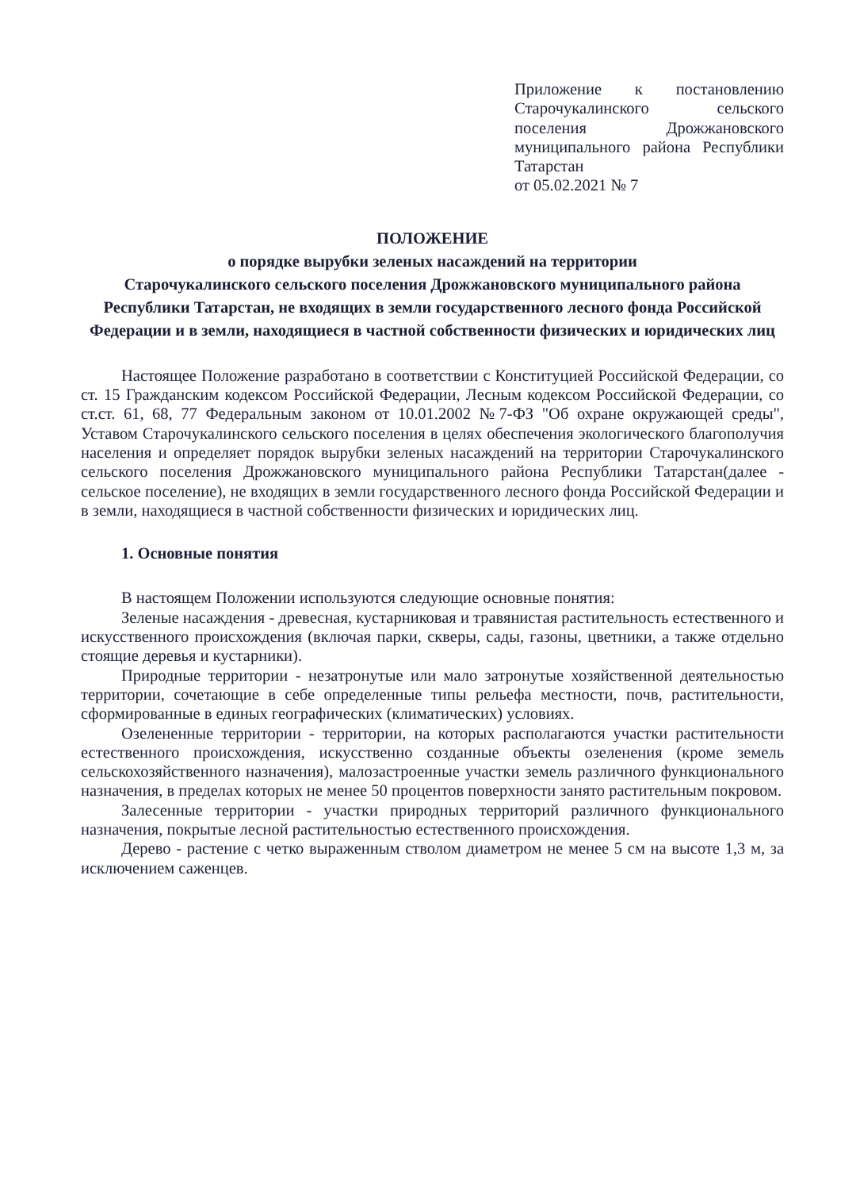Приложение к постановлению Старочукалинского сельского поселения Дрожжановского муниципального района Республики Татарстан
от 05.02.2021 № 7
ПОЛОЖЕНИЕ
о порядке вырубки зеленых насаждений на территории
Старочукалинского сельского поселения Дрожжановского муниципального района Республики Татарстан, не входящих в земли государственного лесного фонда Российской Федерации и в земли, находящиеся в частной собственности физических и юридических лиц
Настоящее Положение разработано в соответствии с Конституцией Российской Федерации, со ст. 15 Гражданским кодексом Российской Федерации, Лесным кодексом Российской Федерации, со ст.ст. 61, 68, 77 Федеральным законом от 10.01.2002 №7-ФЗ "Об охране окружающей среды", Уставом Старочукалинского сельского поселения в целях обеспечения экологического благополучия населения и определяет порядок вырубки зеленых насаждений на территории Старочукалинского сельского поселения Дрожжановского муниципального района Республики Татарстан(далее - сельское поселение), не входящих в земли государственного лесного фонда Российской Федерации и в земли, находящиеся в частной собственности физических и юридических лиц.
1. Основные понятия
В настоящем Положении используются следующие основные понятия:
Зеленые насаждения - древесная, кустарниковая и травянистая растительность естественного и искусственного происхождения (включая парки, скверы, сады, газоны, цветники, а также отдельно стоящие деревья и кустарники).
Природные территории - незатронутые или мало затронутые хозяйственной деятельностью территории, сочетающие в себе определенные типы рельефа местности, почв, растительности, сформированные в единых географических (климатических) условиях.
Озелененные территории - территории, на которых располагаются участки растительности естественного происхождения, искусственно созданные объекты озеленения (кроме земель сельскохозяйственного назначения), малозастроенные участки земель различного функционального назначения, в пределах которых не менее 50 процентов поверхности занято растительным покровом.
Залесенные территории - участки природных территорий различного функционального назначения, покрытые лесной растительностью естественного происхождения.
Дерево - растение с четко выраженным стволом диаметром не менее 5 см на высоте 1,3 м, за исключением саженцев.